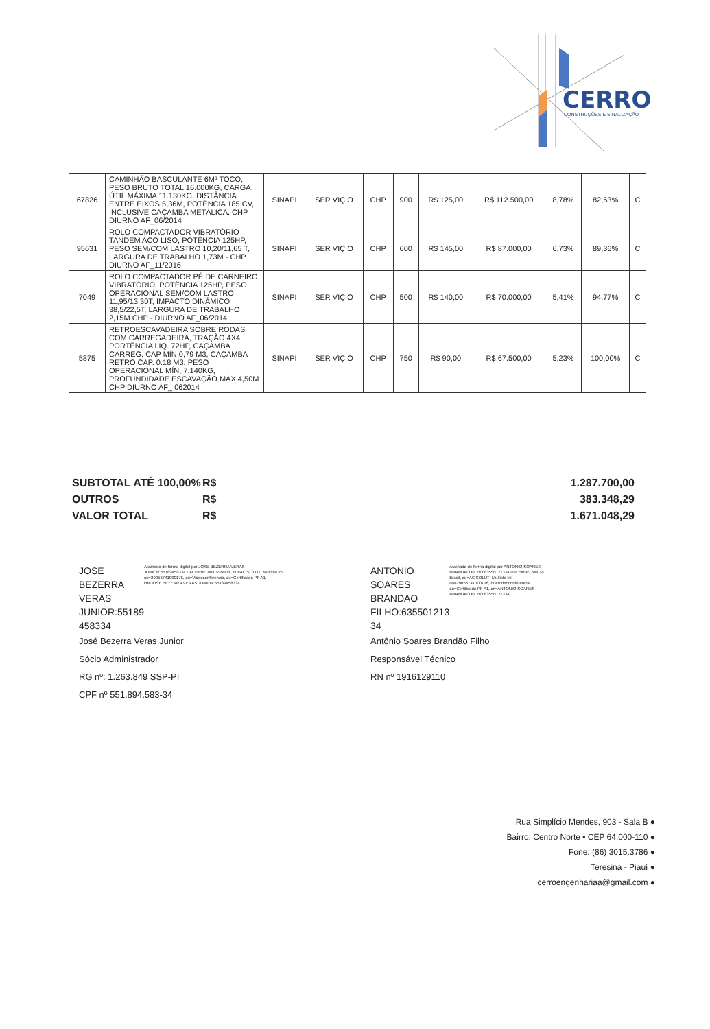CERRO
CONSTRUÇÕES E SINALIZAÇÃO
| 67826 | CAMINHÃO BASCULANTE 6M³ TOCO, PESO BRUTO TOTAL 16.000KG, CARGA ÚTIL MÁXIMA 11.130KG, DISTÂNCIA ENTRE EIXOS 5,36M, POTÊNCIA 185 CV, INCLUSIVE CAÇAMBA METÁLICA. CHP DIURNO AF_06/2014 | SINAPI | SER VIÇ O | CHP | 900 | R$ 125,00 | R$ 112.500,00 | 8,78% | 82,63% | C |
| 95631 | ROLO COMPACTADOR VIBRATÓRIO TANDEM AÇO LISO, POTÊNCIA 125HP, PESO SEM/COM LASTRO 10,20/11,65 T, LARGURA DE TRABALHO 1,73M - CHP DIURNO AF_11/2016 | SINAPI | SER VIÇ O | CHP | 600 | R$ 145,00 | R$ 87.000,00 | 6,73% | 89,36% | C |
| 7049 | ROLO COMPACTADOR PÉ DE CARNEIRO VIBRATÓRIO, POTÊNCIA 125HP, PESO OPERACIONAL SEM/COM LASTRO 11,95/13,30T, IMPACTO DINÂMICO 38,5/22,5T, LARGURA DE TRABALHO 2,15M CHP - DIURNO AF_06/2014 | SINAPI | SER VIÇ O | CHP | 500 | R$ 140,00 | R$ 70.000,00 | 5,41% | 94,77% | C |
| 5875 | RETROESCAVADEIRA SOBRE RODAS COM CARREGADEIRA, TRAÇÃO 4X4, PORTÊNCIA LIQ. 72HP, CAÇAMBA CARREG. CAP MÍN 0,79 M3, CAÇAMBA RETRO CAP. 0.18 M3, PESO OPERACIONAL MÍN, 7.140KG, PROFUNDIDADE ESCAVAÇÃO MÁX 4,50M CHP DIURNO AF_ 062014 | SINAPI | SER VIÇ O | CHP | 750 | R$ 90,00 | R$ 67.500,00 | 5,23% | 100,00% | C |
SUBTOTAL ATÉ 100,00% R$ 1.287.700,00
OUTROS R$ 383.348,29
VALOR TOTAL R$ 1.671.048,29
JOSE BEZERRA
VERAS
JUNIOR:55189
458334
Assinado de forma digital por JOSE BEZERRA VERAS JUNIOR:55189458334 DN: c=BR, o=ICP-Brasil, ou=AC SOLUTI Multipla v5, ou=29056741000176, ou=Videoconferencia, ou=Certificado PF A1, cn=JOSE BEZERRA VERAS JUNIOR:55189458334
José Bezerra Veras Junior
Sócio Administrador
RG nº: 1.263.849 SSP-PI
CPF nº 551.894.583-34
ANTONIO
SOARES
BRANDAO
FILHO:635501213
34
Assinado de forma digital por ANTONIO SOARES BRANDAO FILHO:63550121334 DN: c=BR, o=ICP-Brasil, ou=AC SOLUTI Multipla v5, ou=29056741000176, ou=Videoconferencia, ou=Certificado PF A1, cn=ANTONIO SOARES BRANDAO FILHO:63550121334
Antônio Soares Brandão Filho
Responsável Técnico
RN nº 1916129110
Rua Simplício Mendes, 903 - Sala B ●
Bairro: Centro Norte • CEP 64.000-110 ●
Fone: (86) 3015.3786 ●
Teresina - Piauí ●
cerroengenhariaa@gmail.com ●